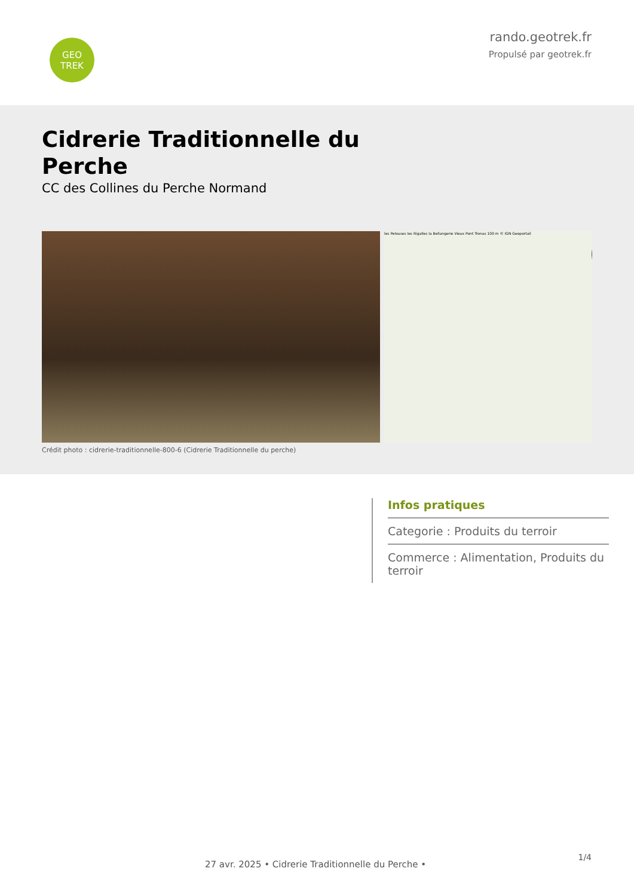GEO
TREK
rando.geotrek.fr
Propulsé par geotrek.fr
Cidrerie Traditionnelle du Perche
CC des Collines du Perche Normand
les Pelouses les Rigalles la Bellangerie Vieux Pont Tronas 100 m © IGN Geoportail
Crédit photo : cidrerie-traditionnelle-800-6 (Cidrerie Traditionnelle du perche)
Infos pratiques
Categorie : Produits du terroir
Commerce : Alimentation, Produits du terroir
27 avr. 2025 • Cidrerie Traditionnelle du Perche •
1/4